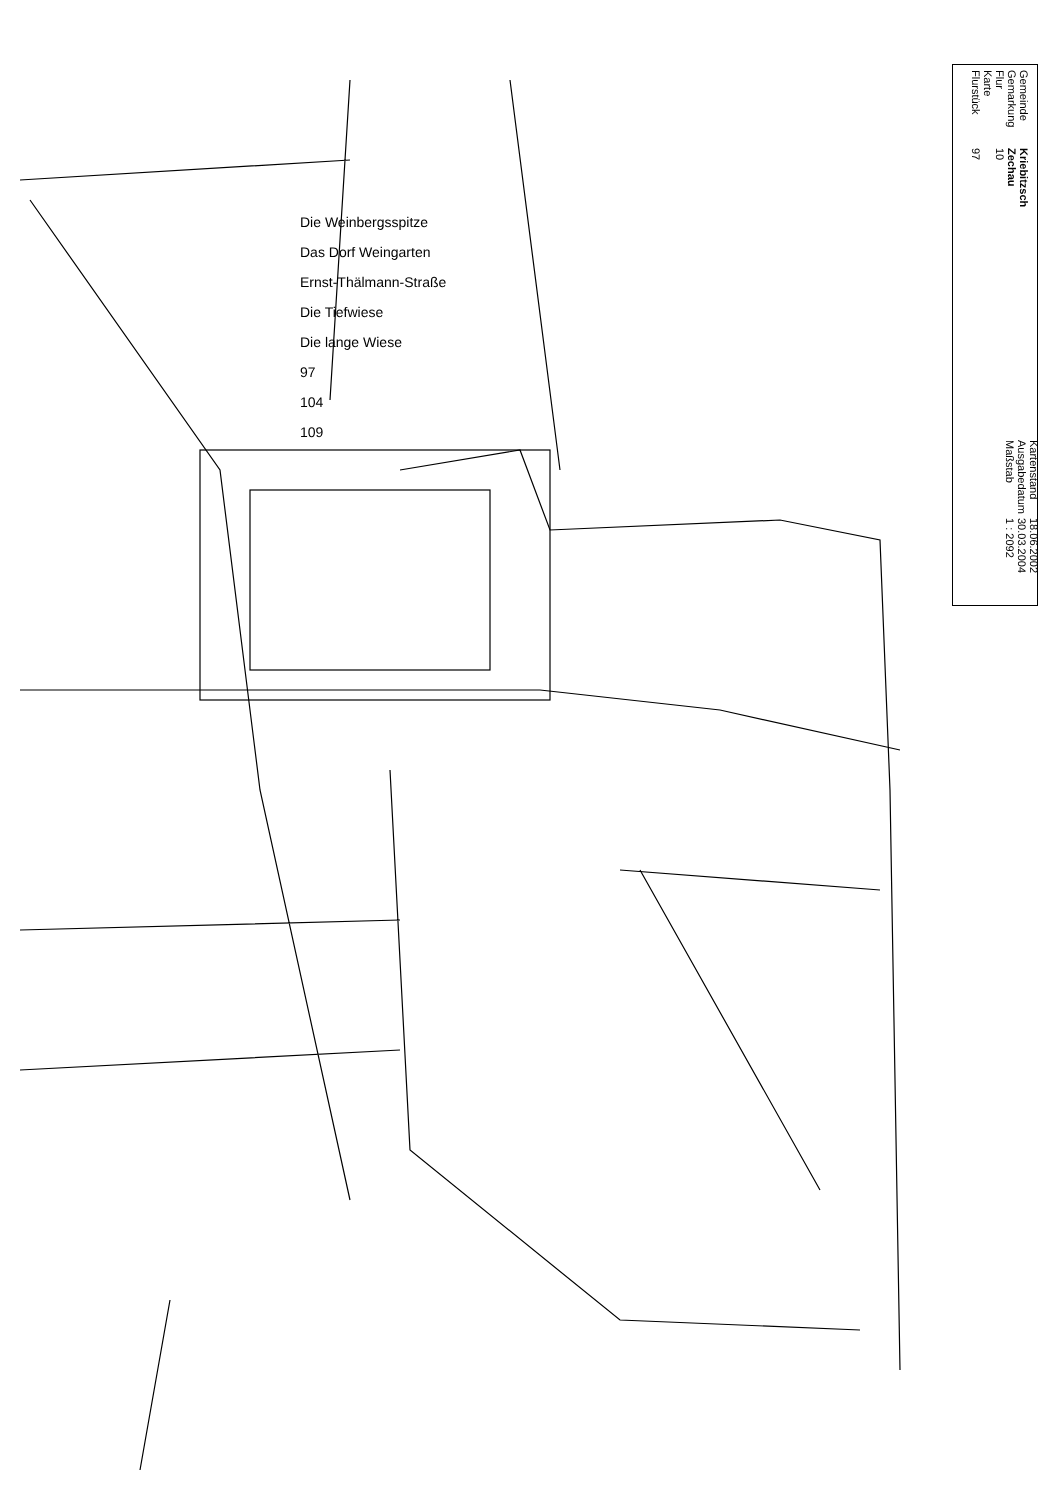Gemeinde Kriebitzsch
Gemarkung Zechau
Flur 10
Karte
Flurstück 97
Kartenstand 18.06.2002
Ausgabedatum 30.03.2004
Maßstab 1 : 2092
Die Weinbergsspitze
Das Dorf Weingarten
Ernst-Thälmann-Straße
Die Tiefwiese
Die lange Wiese
97
104
109